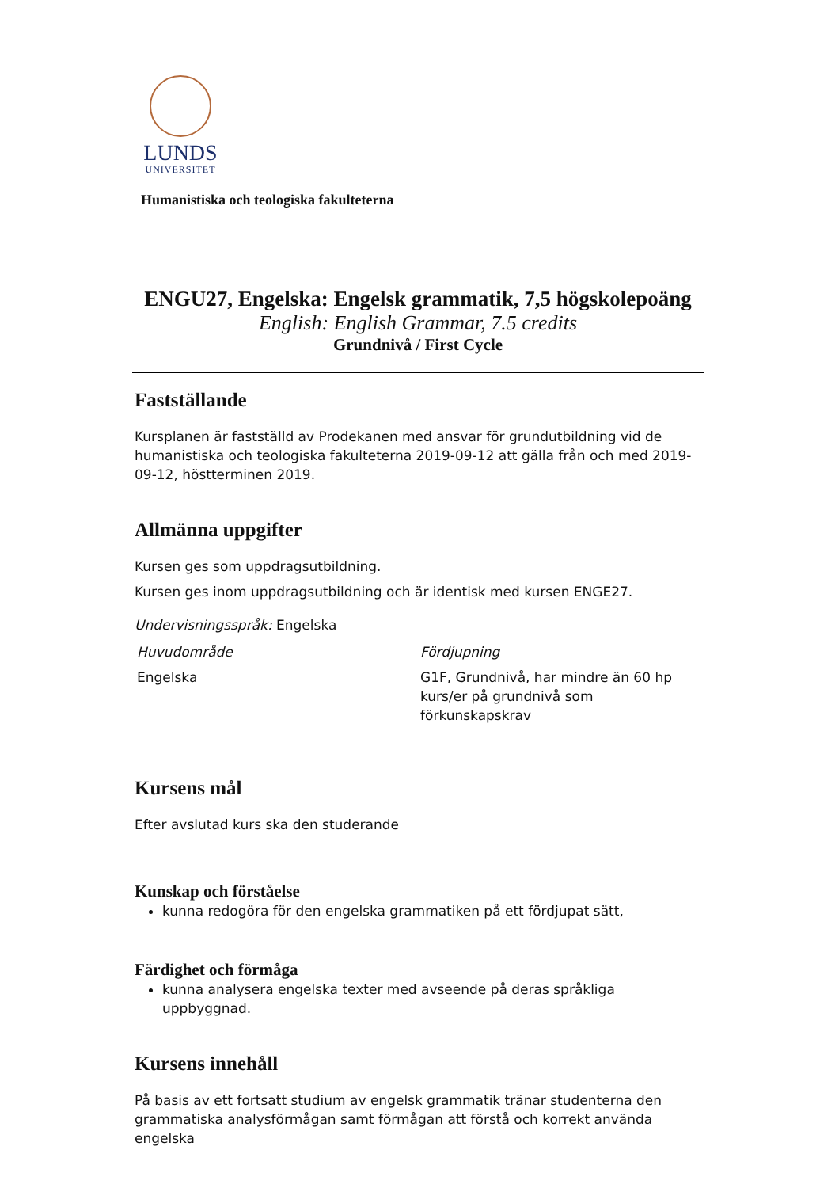LUNDS
UNIVERSITET
Humanistiska och teologiska fakulteterna
ENGU27, Engelska: Engelsk grammatik, 7,5 högskolepoäng
English: English Grammar, 7.5 credits
Grundnivå / First Cycle
Fastställande
Kursplanen är fastställd av Prodekanen med ansvar för grundutbildning vid de humanistiska och teologiska fakulteterna 2019-09-12 att gälla från och med 2019-09-12, höstterminen 2019.
Allmänna uppgifter
Kursen ges som uppdragsutbildning.
Kursen ges inom uppdragsutbildning och är identisk med kursen ENGE27.
Undervisningsspråk: Engelska
| Huvudområde | Fördjupning |
| --- | --- |
| Engelska | G1F, Grundnivå, har mindre än 60 hp kurs/er på grundnivå som förkunskapskrav |
Kursens mål
Efter avslutad kurs ska den studerande
Kunskap och förståelse
kunna redogöra för den engelska grammatiken på ett fördjupat sätt,
Färdighet och förmåga
kunna analysera engelska texter med avseende på deras språkliga uppbyggnad.
Kursens innehåll
På basis av ett fortsatt studium av engelsk grammatik tränar studenterna den grammatiska analysförmågan samt förmågan att förstå och korrekt använda engelska